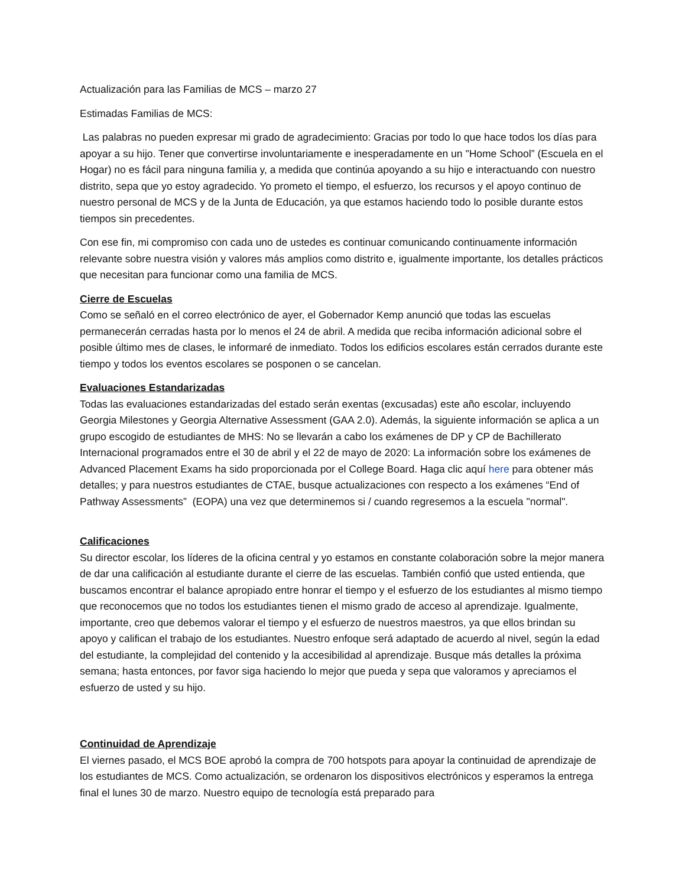Actualización para las Familias de MCS – marzo 27
Estimadas Familias de MCS:
Las palabras no pueden expresar mi grado de agradecimiento: Gracias por todo lo que hace todos los días para apoyar a su hijo. Tener que convertirse involuntariamente e inesperadamente en un "Home School” (Escuela en el Hogar) no es fácil para ninguna familia y, a medida que continúa apoyando a su hijo e interactuando con nuestro distrito, sepa que yo estoy agradecido. Yo prometo el tiempo, el esfuerzo, los recursos y el apoyo continuo de nuestro personal de MCS y de la Junta de Educación, ya que estamos haciendo todo lo posible durante estos tiempos sin precedentes.
Con ese fin, mi compromiso con cada uno de ustedes es continuar comunicando continuamente información relevante sobre nuestra visión y valores más amplios como distrito e, igualmente importante, los detalles prácticos que necesitan para funcionar como una familia de MCS.
Cierre de Escuelas
Como se señaló en el correo electrónico de ayer, el Gobernador Kemp anunció que todas las escuelas permanecerán cerradas hasta por lo menos el 24 de abril. A medida que reciba información adicional sobre el posible último mes de clases, le informaré de inmediato. Todos los edificios escolares están cerrados durante este tiempo y todos los eventos escolares se posponen o se cancelan.
Evaluaciones Estandarizadas
Todas las evaluaciones estandarizadas del estado serán exentas (excusadas) este año escolar, incluyendo Georgia Milestones y Georgia Alternative Assessment (GAA 2.0). Además, la siguiente información se aplica a un grupo escogido de estudiantes de MHS: No se llevarán a cabo los exámenes de DP y CP de Bachillerato Internacional programados entre el 30 de abril y el 22 de mayo de 2020: La información sobre los exámenes de Advanced Placement Exams ha sido proporcionada por el College Board. Haga clic aquí here para obtener más detalles; y para nuestros estudiantes de CTAE, busque actualizaciones con respecto a los exámenes “End of Pathway Assessments” (EOPA) una vez que determinemos si / cuando regresemos a la escuela "normal".
Calificaciones
Su director escolar, los líderes de la oficina central y yo estamos en constante colaboración sobre la mejor manera de dar una calificación al estudiante durante el cierre de las escuelas. También confió que usted entienda, que buscamos encontrar el balance apropiado entre honrar el tiempo y el esfuerzo de los estudiantes al mismo tiempo que reconocemos que no todos los estudiantes tienen el mismo grado de acceso al aprendizaje. Igualmente, importante, creo que debemos valorar el tiempo y el esfuerzo de nuestros maestros, ya que ellos brindan su apoyo y califican el trabajo de los estudiantes. Nuestro enfoque será adaptado de acuerdo al nivel, según la edad del estudiante, la complejidad del contenido y la accesibilidad al aprendizaje. Busque más detalles la próxima semana; hasta entonces, por favor siga haciendo lo mejor que pueda y sepa que valoramos y apreciamos el esfuerzo de usted y su hijo.
Continuidad de Aprendizaje
El viernes pasado, el MCS BOE aprobó la compra de 700 hotspots para apoyar la continuidad de aprendizaje de los estudiantes de MCS. Como actualización, se ordenaron los dispositivos electrónicos y esperamos la entrega final el lunes 30 de marzo. Nuestro equipo de tecnología está preparado para